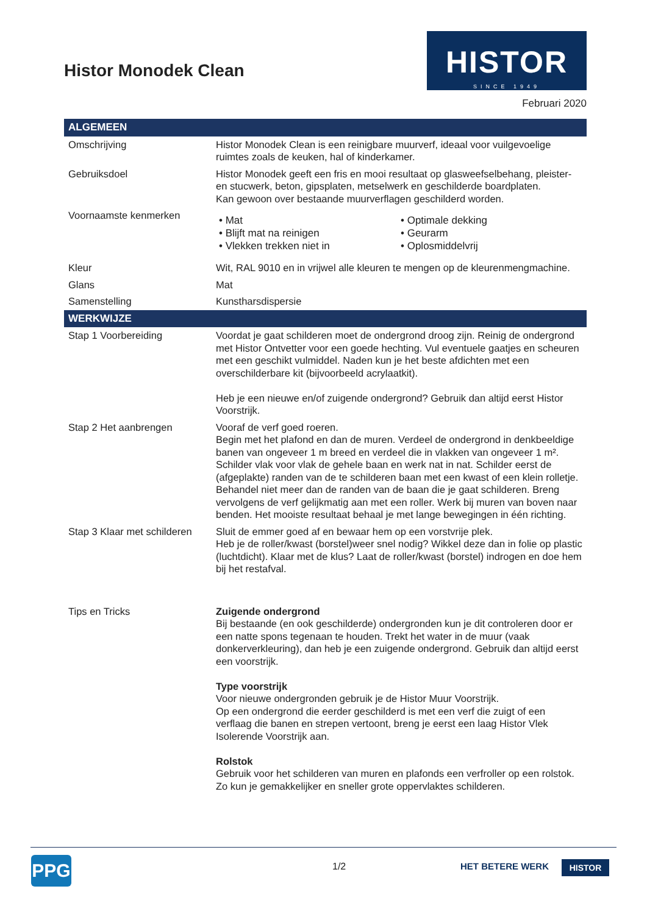Histor Monodek Clean
HISTOR
SINCE 1949
Februari 2020
| ALGEMEEN | |
| --- | --- |
| Omschrijving | Histor Monodek Clean is een reinigbare muurverf, ideaal voor vuilgevoelige ruimtes zoals de keuken, hal of kinderkamer. |
| Gebruiksdoel | Histor Monodek geeft een fris en mooi resultaat op glasweefselbehang, pleister- en stucwerk, beton, gipsplaten, metselwerk en geschilderde boardplaten. Kan gewoon over bestaande muurverflagen geschilderd worden. |
| Voornaamste kenmerken | • Mat • Blijft mat na reinigen • Vlekken trekken niet in • Optimale dekking • Geurarm • Oplosmiddelvrij |
| Kleur | Wit, RAL 9010 en in vrijwel alle kleuren te mengen op de kleurenmengmachine. |
| Glans | Mat |
| Samenstelling | Kunstharsdispersie |
| WERKWIJZE | |
| Stap 1 Voorbereiding | Voordat je gaat schilderen moet de ondergrond droog zijn. Reinig de ondergrond met Histor Ontvetter voor een goede hechting. Vul eventuele gaatjes en scheuren met een geschikt vulmiddel. Naden kun je het beste afdichten met een overschilderbare kit (bijvoorbeeld acrylaatkit). Heb je een nieuwe en/of zuigende ondergrond? Gebruik dan altijd eerst Histor Voorstrijk. |
| Stap 2 Het aanbrengen | Vooraf de verf goed roeren. Begin met het plafond en dan de muren. Verdeel de ondergrond in denkbeeldige banen van ongeveer 1 m breed en verdeel die in vlakken van ongeveer 1 m². Schilder vlak voor vlak de gehele baan en werk nat in nat. Schilder eerst de (afgeplakte) randen van de te schilderen baan met een kwast of een klein rolletje. Behandel niet meer dan de randen van de baan die je gaat schilderen. Breng vervolgens de verf gelijkmatig aan met een roller. Werk bij muren van boven naar benden. Het mooiste resultaat behaal je met lange bewegingen in één richting. |
| Stap 3 Klaar met schilderen | Sluit de emmer goed af en bewaar hem op een vorstvrije plek. Heb je de roller/kwast (borstel)weer snel nodig? Wikkel deze dan in folie op plastic (luchtdicht). Klaar met de klus? Laat de roller/kwast (borstel) indrogen en doe hem bij het restafval. |
| Tips en Tricks | Zuigende ondergrond Bij bestaande (en ook geschilderde) ondergronden kun je dit controleren door er een natte spons tegenaan te houden. Trekt het water in de muur (vaak donkerverkleuring), dan heb je een zuigende ondergrond. Gebruik dan altijd eerst een voorstrijk. Type voorstrijk Voor nieuwe ondergronden gebruik je de Histor Muur Voorstrijk. Op een ondergrond die eerder geschilderd is met een verf die zuigt of een verflaag die banen en strepen vertoont, breng je eerst een laag Histor Vlek Isolerende Voorstrijk aan. Rolstok Gebruik voor het schilderen van muren en plafonds een verfroller op een rolstok. Zo kun je gemakkelijker en sneller grote oppervlaktes schilderen. |
PPG 1/2 HET BETERE WERK HISTOR